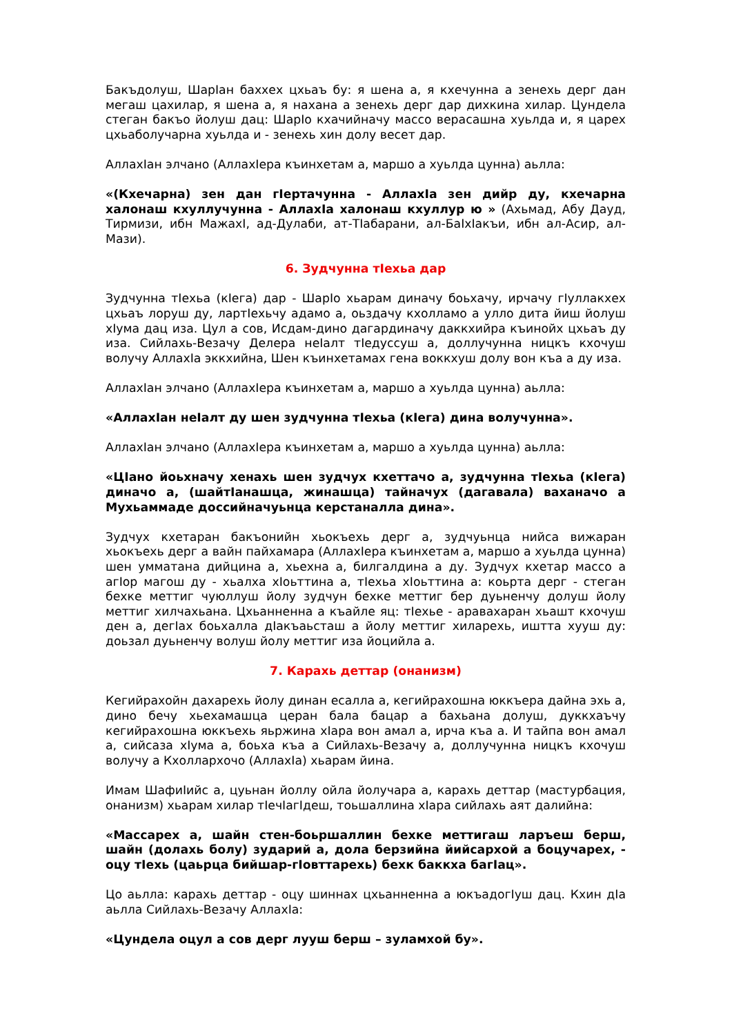Бакъдолуш, ШарIан баххех цхьаъ бу: я шена а, я кхечунна а зенехь дерг дан мегаш цахилар, я шена а, я нахана а зенехь дерг дар дихкина хилар. Цундела стеган бакъо йолуш дац: ШарIо кхачийначу массо верасашна хуьлда и, я царех цхьаболучарна хуьлда и - зенехь хин долу весет дар.
АллахIан элчано (АллахIера къинхетам а, маршо а хуьлда цунна) аьлла:
«(Кхечарна) зен дан гIертачунна - АллахIа зен дийр ду, кхечарна халонаш кхуллучунна - АллахIа халонаш кхуллур ю » (Ахьмад, Абу Дауд, Тирмизи, ибн МажахI, ад-Дулаби, ат-ТIабарани, ал-БаIхIакъи, ибн ал-Асир, ал-Мази).
6. Зудчунна тIехьа дар
Зудчунна тIехьа (кIега) дар - ШарIо хьарам диначу боьхачу, ирчачу гIуллакхех цхьаъ лоруш ду, лартIехьчу адамо а, оьздачу кхолламо а улло дита йиш йолуш хIума дац иза. Цул а сов, Исдам-дино дагардиначу даккхийра къинойх цхьаъ ду иза. Сийлахь-Везачу Делера неIалт тIедуссуш а, доллучунна ницкъ кхочуш волучу АллахIа эккхийна, Шен къинхетамах гена воккхуш долу вон къа а ду иза.
АллахIан элчано (АллахIера къинхетам а, маршо а хуьлда цунна) аьлла:
«АллахIан неIалт ду шен зудчунна тIехьа (кIега) дина волучунна».
АллахIан элчано (АллахIера къинхетам а, маршо а хуьлда цунна) аьлла:
«ЦIано йоьхначу хенахь шен зудчух кхеттачо а, зудчунна тIехьа (кIега) диначо а, (шайтIанашца, жинашца) тайначух (дагавала) ваханачо а Мухьаммаде доссийначуьнца керстаналла дина».
Зудчух кхетаран бакъонийн хьокъехь дерг а, зудчуьнца нийса вижаран хьокъехь дерг а вайн пайхамара (АллахIера къинхетам а, маршо а хуьлда цунна) шен умматана дийцина а, хьехна а, билгалдина а ду. Зудчух кхетар массо а агIор магош ду - хьалха хIоьттина а, тIехьа хIоьттина а: коьрта дерг - стеган бехке меттиг чуюллуш йолу зудчун бехке меттиг бер дуьненчу долуш йолу меттиг хилчахьана. Цхьанненна а къайле яц: тIехье - аравахаран хьашт кхочуш ден а, дегIах боьхалла дIакъаьсташ а йолу меттиг хиларехь, иштта хууш ду: доьзал дуьненчу волуш йолу меттиг иза йоцийла а.
7. Карахь деттар (онанизм)
Кегийрахойн дахарехь йолу динан есалла а, кегийрахошна юккъера дайна эхь а, дино бечу хьехамашца церан бала бацар а бахьана долуш, дуккхаъчу кегийрахошна юккъехь яьржина хIара вон амал а, ирча къа а. И тайпа вон амал а, сийсаза хIума а, боьха къа а Сийлахь-Везачу а, доллучунна ницкъ кхочуш волучу а Кхоллархочо (АллахIа) хьарам йина.
Имам ШафиIийс а, цуьнан йоллу ойла йолучара а, карахь деттар (мастурбация, онанизм) хьарам хилар тIечIагIдеш, тоьшаллина хIара сийлахь аят далийна:
«Массарех а, шайн стен-боьршаллин бехке меттигаш ларъеш берш, шайн (долахь болу) зударий а, дола берзийна йийсархой а боцучарех, - оцу тIехь (цаьрца бийшар-гIовттарехь) бехк баккха багIац».
Цо аьлла: карахь деттар - оцу шиннах цхьанненна а юкъадогIуш дац. Кхин дIа аьлла Сийлахь-Везачу АллахIа:
«Цундела оцул а сов дерг лууш берш – зуламхой бу».